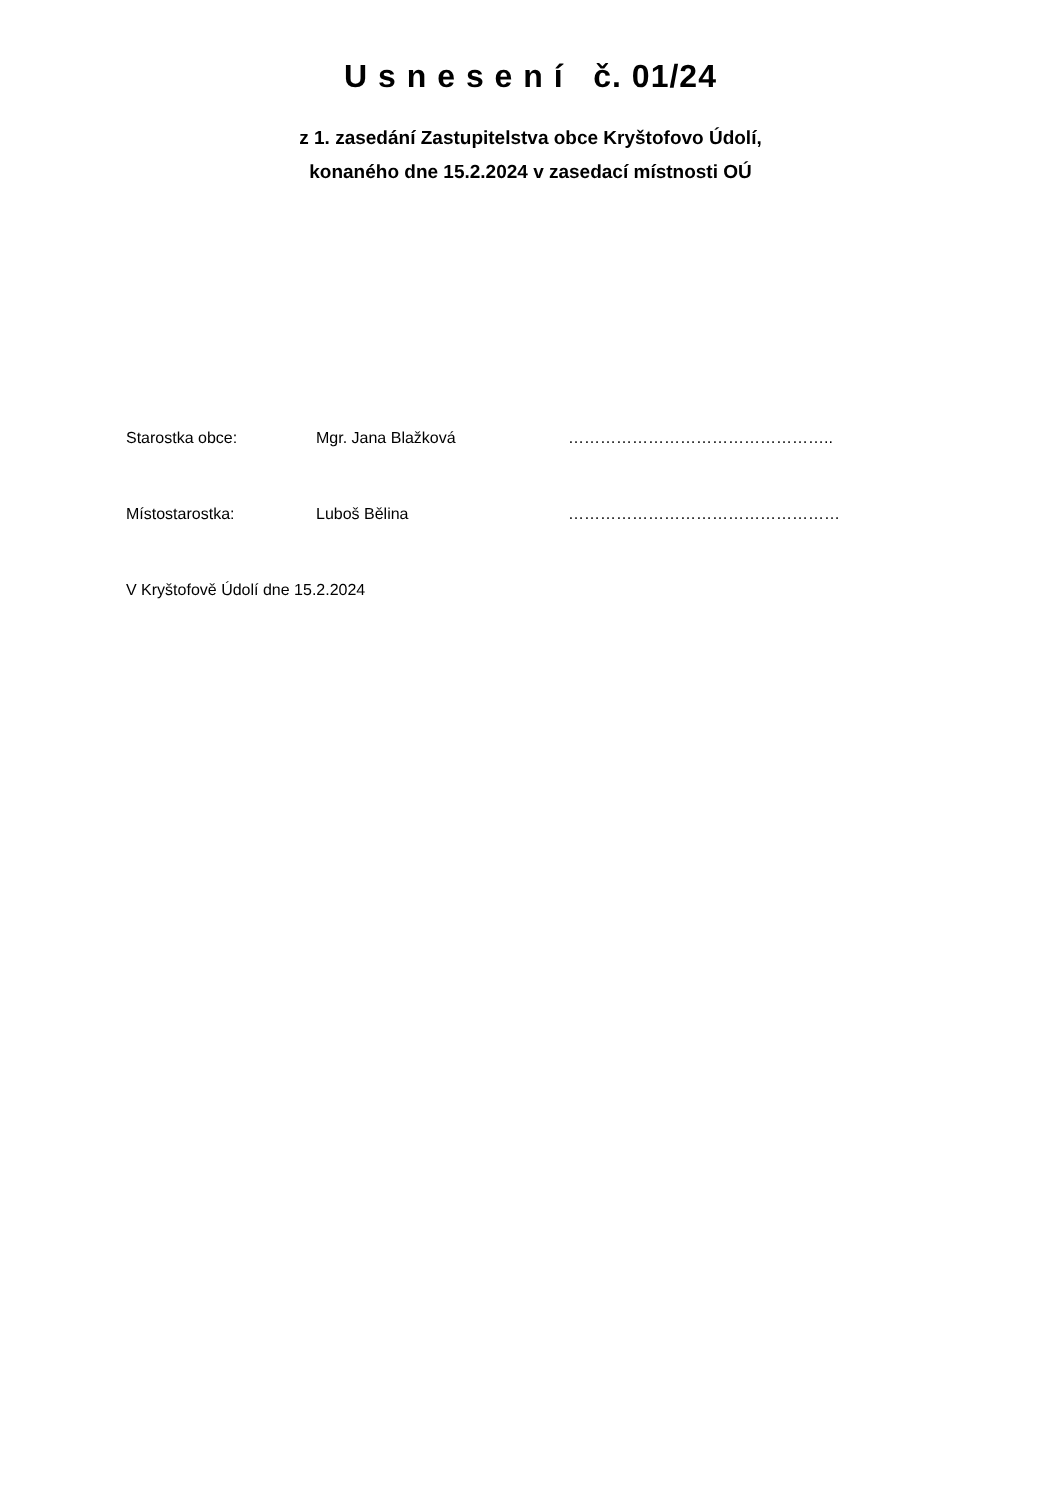U s n e s e n í č. 01/24
z 1. zasedání Zastupitelstva obce Kryštofovo Údolí,
konaného dne 15.2.2024 v zasedací místnosti OÚ
Starostka obce: Mgr. Jana Blažková …………………………………………..
Místostarostka: Luboš Bělina ……………………………………………
V Kryštofově Údolí dne 15.2.2024